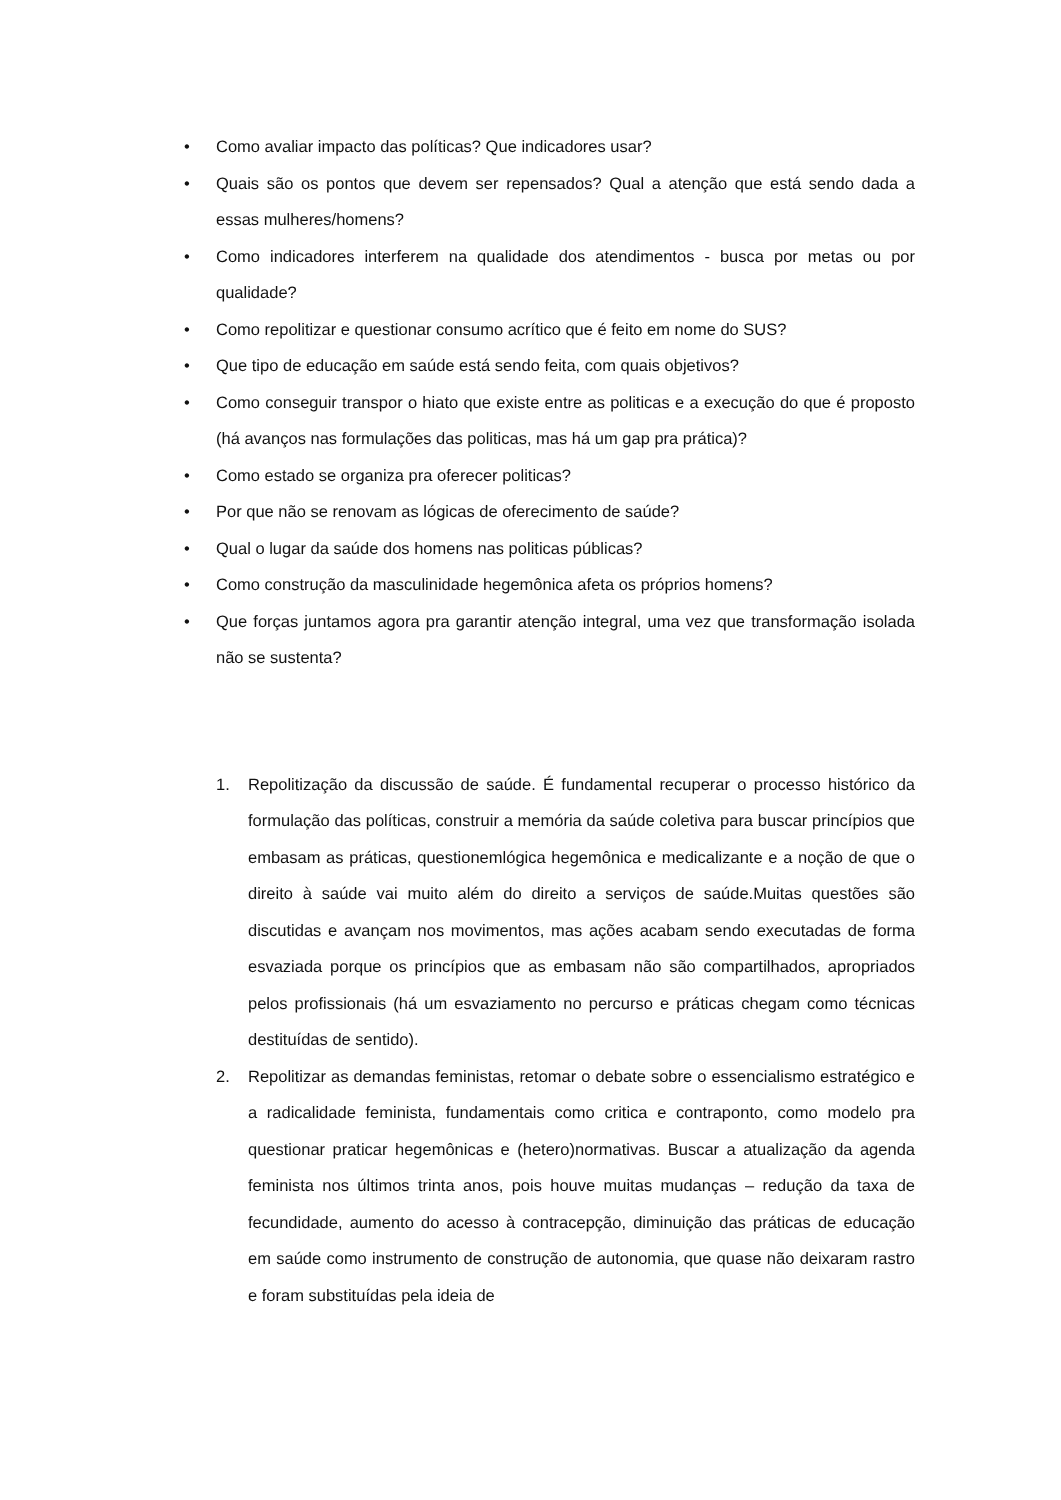• Como avaliar impacto das políticas? Que indicadores usar?
• Quais são os pontos que devem ser repensados? Qual a atenção que está sendo dada a essas mulheres/homens?
• Como indicadores interferem na qualidade dos atendimentos - busca por metas ou por qualidade?
• Como repolitizar e questionar consumo acrítico que é feito em nome do SUS?
• Que tipo de educação em saúde está sendo feita, com quais objetivos?
• Como conseguir transpor o hiato que existe entre as politicas e a execução do que é proposto (há avanços nas formulações das politicas, mas há um gap pra prática)?
• Como estado se organiza pra oferecer politicas?
• Por que não se renovam as lógicas de oferecimento de saúde?
• Qual o lugar da saúde dos homens nas politicas públicas?
• Como construção da masculinidade hegemônica afeta os próprios homens?
• Que forças juntamos agora pra garantir atenção integral, uma vez que transformação isolada não se sustenta?
1. Repolitização da discussão de saúde. É fundamental recuperar o processo histórico da formulação das políticas, construir a memória da saúde coletiva para buscar princípios que embasam as práticas, questionemlógica hegemônica e medicalizante e a noção de que o direito à saúde vai muito além do direito a serviços de saúde.Muitas questões são discutidas e avançam nos movimentos, mas ações acabam sendo executadas de forma esvaziada porque os princípios que as embasam não são compartilhados, apropriados pelos profissionais (há um esvaziamento no percurso e práticas chegam como técnicas destituídas de sentido).
2. Repolitizar as demandas feministas, retomar o debate sobre o essencialismo estratégico e a radicalidade feminista, fundamentais como critica e contraponto, como modelo pra questionar praticar hegemônicas e (hetero)normativas. Buscar a atualização da agenda feminista nos últimos trinta anos, pois houve muitas mudanças – redução da taxa de fecundidade, aumento do acesso à contracepção, diminuição das práticas de educação em saúde como instrumento de construção de autonomia, que quase não deixaram rastro e foram substituídas pela ideia de